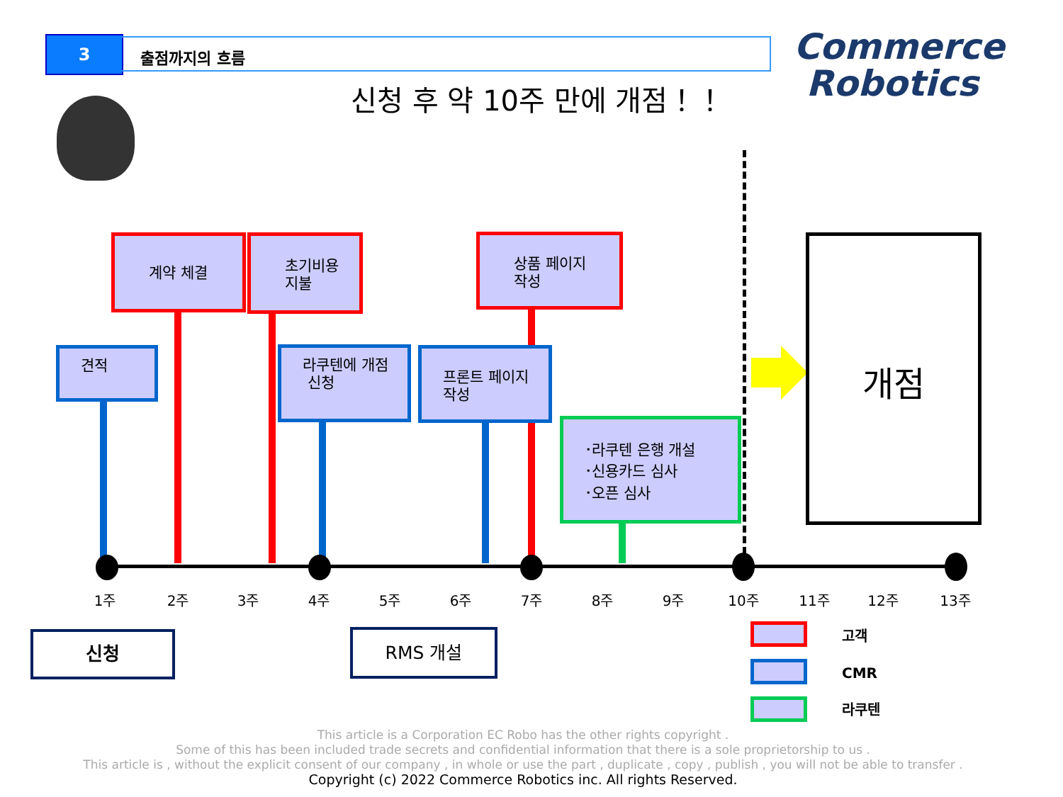3 출점까지의 흐름
Commerce
Robotics
신청 후 약 10주 만에 개점！！
계약 체결
초기비용
지불
상품 페이지
작성
견적
라쿠텐에 개점
신청
프론트 페이지
작성
･라쿠텐 은행 개설
･신용카드 심사
･오픈 심사
개점
1주 2주 3주 4주 5주 6주 7주 8주 9주 10주 11주 12주 13주
신청 RMS 개설 고객
CMR
라쿠텐
This article is a Corporation EC Robo has the other rights copyright .
Some of this has been included trade secrets and confidential information that there is a sole proprietorship to us .
This article is , without the explicit consent of our company , in whole or use the part , duplicate , copy , publish , you will not be able to transfer .
Copyright (c) 2022 Commerce Robotics inc. All rights Reserved.